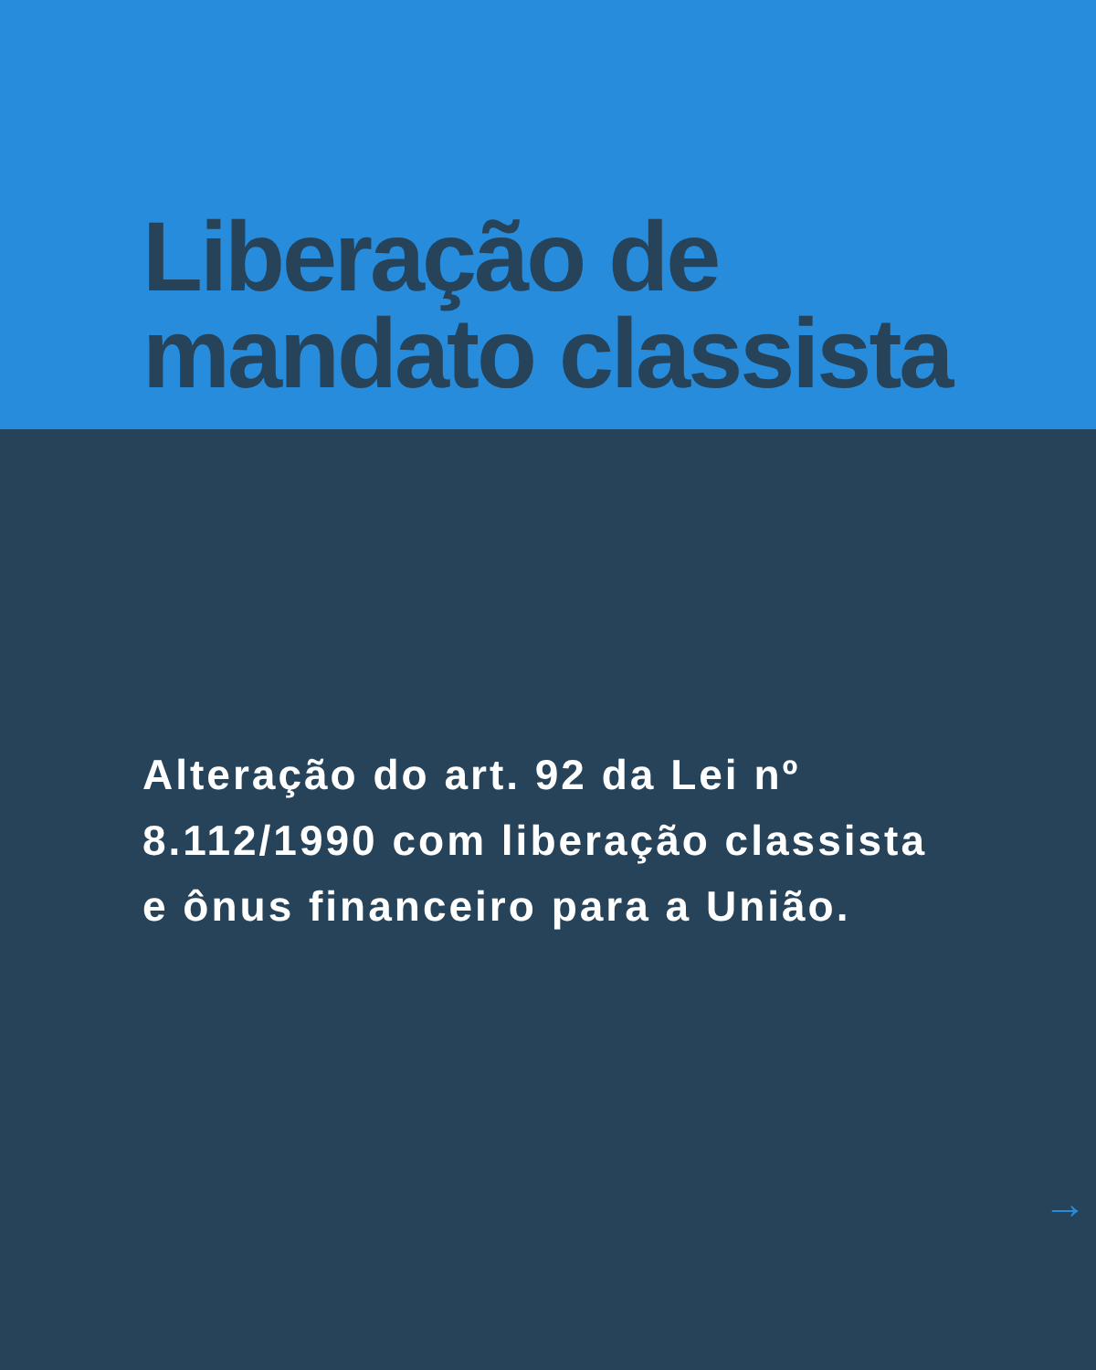Liberação de mandato classista
Alteração do art. 92 da Lei nº 8.112/1990 com liberação classista e ônus financeiro para a União.
→